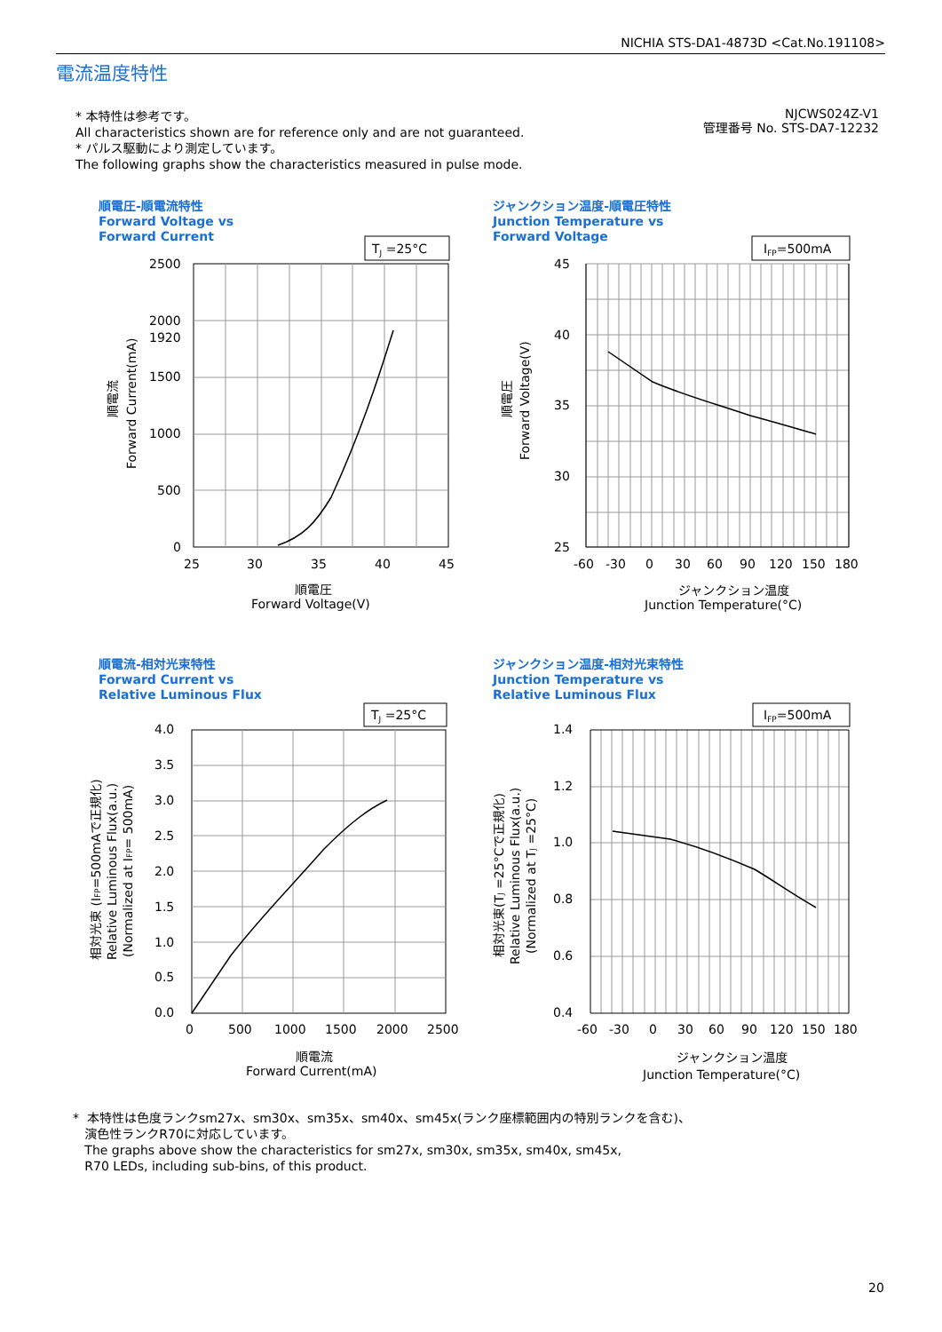NICHIA STS-DA1-4873D <Cat.No.191108>
電流温度特性
* 本特性は参考です。
All characteristics shown are for reference only and are not guaranteed.
* パルス駆動により測定しています。
The following graphs show the characteristics measured in pulse mode.
NJCWS024Z-V1
管理番号 No. STS-DA7-12232
順電圧-順電流特性
Forward Voltage vs
Forward Current
ジャンクション温度-順電圧特性
Junction Temperature vs
Forward Voltage
順電流-相対光束特性
Forward Current vs
Relative Luminous Flux
ジャンクション温度-相対光束特性
Junction Temperature vs
Relative Luminous Flux
TJ =25°C
2500
2000
1920
1500
1000
500
0
25
30
35
40
45
順電圧
Forward Voltage(V)
順電流
Forward Current(mA)
IFP=500mA
45
40
35
30
25
-60
-30
0
30
60
90
120
150
180
ジャンクション温度
Junction Temperature(°C)
順電圧
Forward Voltage(V)
TJ =25°C
4.0
3.5
3.0
2.5
2.0
1.5
1.0
0.5
0.0
0
500
1000
1500
2000
2500
順電流
Forward Current(mA)
相対光束 (IFP=500mAで正規化)
Relative Luminous Flux(a.u.)
(Normalized at IFP= 500mA)
IFP=500mA
1.4
1.2
1.0
0.8
0.6
0.4
-60
-30
0
30
60
90
120
150
180
ジャンクション温度
Junction Temperature(°C)
相対光束(TJ =25°Cで正規化)
Relative Luminous Flux(a.u.)
(Normalized at TJ =25°C)
* 本特性は色度ランクsm27x、sm30x、sm35x、sm40x、sm45x(ランク座標範囲内の特別ランクを含む)、
演色性ランクR70に対応しています。
The graphs above show the characteristics for sm27x, sm30x, sm35x, sm40x, sm45x,
R70 LEDs, including sub-bins, of this product.
20